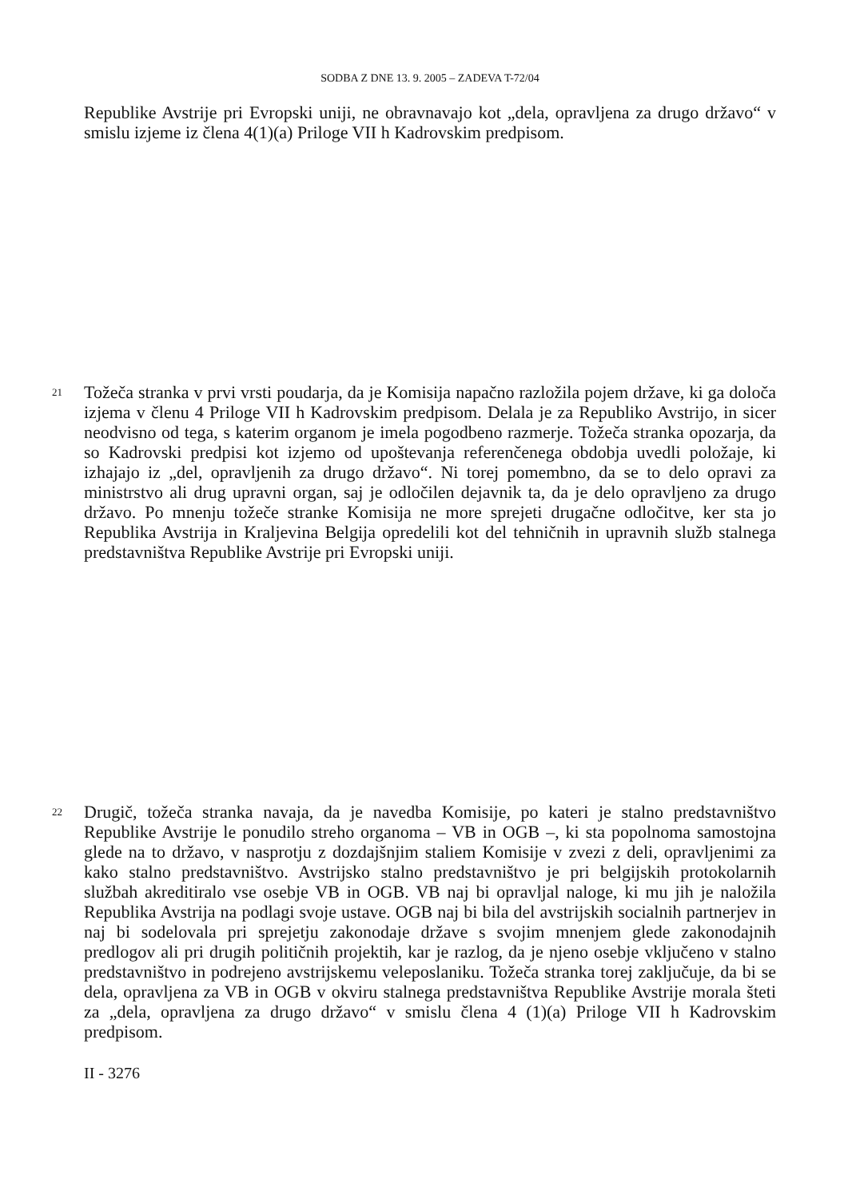SODBA Z DNE 13. 9. 2005 – ZADEVA T-72/04
Republike Avstrije pri Evropski uniji, ne obravnavajo kot „dela, opravljena za drugo državo“ v smislu izjeme iz člena 4(1)(a) Priloge VII h Kadrovskim predpisom.
21
Tožeča stranka v prvi vrsti poudarja, da je Komisija napačno razložila pojem države, ki ga določa izjema v členu 4 Priloge VII h Kadrovskim predpisom. Delala je za Republiko Avstrijo, in sicer neodvisno od tega, s katerim organom je imela pogodbeno razmerje. Tožeča stranka opozarja, da so Kadrovski predpisi kot izjemo od upoštevanja referenčenega obdobja uvedli položaje, ki izhajajo iz „del, opravljenih za drugo državo“. Ni torej pomembno, da se to delo opravi za ministrstvo ali drug upravni organ, saj je odločilen dejavnik ta, da je delo opravljeno za drugo državo. Po mnenju tožeče stranke Komisija ne more sprejeti drugačne odločitve, ker sta jo Republika Avstrija in Kraljevina Belgija opredelili kot del tehničnih in upravnih služb stalnega predstavništva Republike Avstrije pri Evropski uniji.
22
Drugič, tožeča stranka navaja, da je navedba Komisije, po kateri je stalno predstavništvo Republike Avstrije le ponudilo streho organoma – VB in OGB –, ki sta popolnoma samostojna glede na to državo, v nasprotju z dozdajšnjim staliem Komisije v zvezi z deli, opravljenimi za kako stalno predstavništvo. Avstrijsko stalno predstavništvo je pri belgijskih protokolarnih službah akreditiralo vse osebje VB in OGB. VB naj bi opravljal naloge, ki mu jih je naložila Republika Avstrija na podlagi svoje ustave. OGB naj bi bila del avstrijskih socialnih partnerjev in naj bi sodelovala pri sprejetju zakonodaje države s svojim mnenjem glede zakonodajnih predlogov ali pri drugih političnih projektih, kar je razlog, da je njeno osebje vključeno v stalno predstavništvo in podrejeno avstrijskemu veleposlaniku. Tožeča stranka torej zaključuje, da bi se dela, opravljena za VB in OGB v okviru stalnega predstavništva Republike Avstrije morala šteti za „dela, opravljena za drugo državo“ v smislu člena 4 (1)(a) Priloge VII h Kadrovskim predpisom.
II - 3276